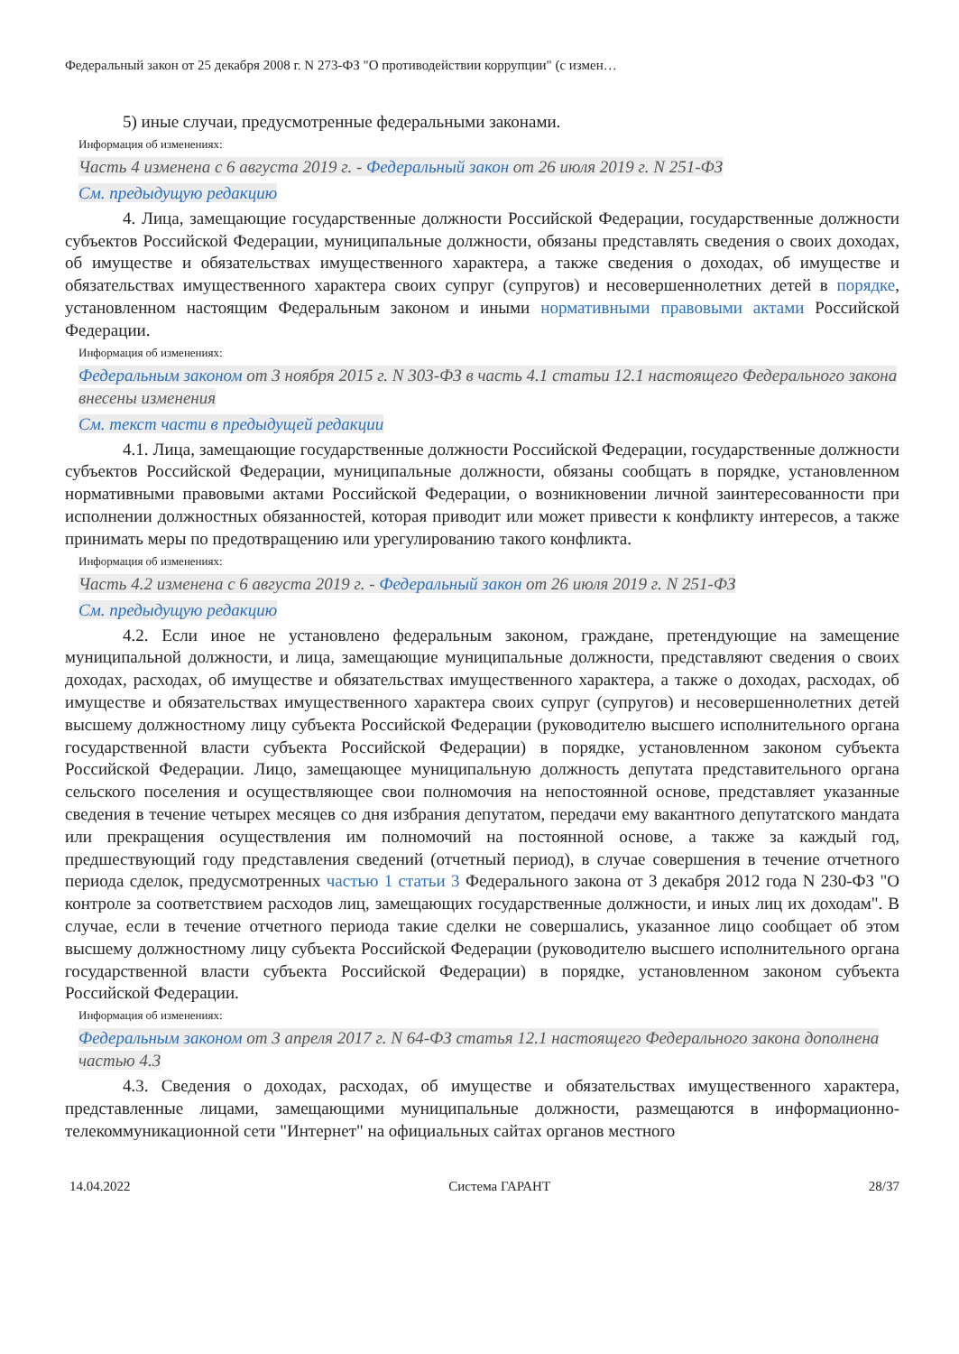Федеральный закон от 25 декабря 2008 г. N 273-ФЗ "О противодействии коррупции" (с измен…
5) иные случаи, предусмотренные федеральными законами.
Информация об изменениях:
Часть 4 изменена с 6 августа 2019 г. - Федеральный закон от 26 июля 2019 г. N 251-ФЗ
См. предыдущую редакцию
4. Лица, замещающие государственные должности Российской Федерации, государственные должности субъектов Российской Федерации, муниципальные должности, обязаны представлять сведения о своих доходах, об имуществе и обязательствах имущественного характера, а также сведения о доходах, об имуществе и обязательствах имущественного характера своих супруг (супругов) и несовершеннолетних детей в порядке, установленном настоящим Федеральным законом и иными нормативными правовыми актами Российской Федерации.
Информация об изменениях:
Федеральным законом от 3 ноября 2015 г. N 303-ФЗ в часть 4.1 статьи 12.1 настоящего Федерального закона внесены изменения
См. текст части в предыдущей редакции
4.1. Лица, замещающие государственные должности Российской Федерации, государственные должности субъектов Российской Федерации, муниципальные должности, обязаны сообщать в порядке, установленном нормативными правовыми актами Российской Федерации, о возникновении личной заинтересованности при исполнении должностных обязанностей, которая приводит или может привести к конфликту интересов, а также принимать меры по предотвращению или урегулированию такого конфликта.
Информация об изменениях:
Часть 4.2 изменена с 6 августа 2019 г. - Федеральный закон от 26 июля 2019 г. N 251-ФЗ
См. предыдущую редакцию
4.2. Если иное не установлено федеральным законом, граждане, претендующие на замещение муниципальной должности, и лица, замещающие муниципальные должности, представляют сведения о своих доходах, расходах, об имуществе и обязательствах имущественного характера, а также о доходах, расходах, об имуществе и обязательствах имущественного характера своих супруг (супругов) и несовершеннолетних детей высшему должностному лицу субъекта Российской Федерации (руководителю высшего исполнительного органа государственной власти субъекта Российской Федерации) в порядке, установленном законом субъекта Российской Федерации. Лицо, замещающее муниципальную должность депутата представительного органа сельского поселения и осуществляющее свои полномочия на непостоянной основе, представляет указанные сведения в течение четырех месяцев со дня избрания депутатом, передачи ему вакантного депутатского мандата или прекращения осуществления им полномочий на постоянной основе, а также за каждый год, предшествующий году представления сведений (отчетный период), в случае совершения в течение отчетного периода сделок, предусмотренных частью 1 статьи 3 Федерального закона от 3 декабря 2012 года N 230-ФЗ "О контроле за соответствием расходов лиц, замещающих государственные должности, и иных лиц их доходам". В случае, если в течение отчетного периода такие сделки не совершались, указанное лицо сообщает об этом высшему должностному лицу субъекта Российской Федерации (руководителю высшего исполнительного органа государственной власти субъекта Российской Федерации) в порядке, установленном законом субъекта Российской Федерации.
Информация об изменениях:
Федеральным законом от 3 апреля 2017 г. N 64-ФЗ статья 12.1 настоящего Федерального закона дополнена частью 4.3
4.3. Сведения о доходах, расходах, об имуществе и обязательствах имущественного характера, представленные лицами, замещающими муниципальные должности, размещаются в информационно-телекоммуникационной сети "Интернет" на официальных сайтах органов местного
14.04.2022 Система ГАРАНТ 28/37